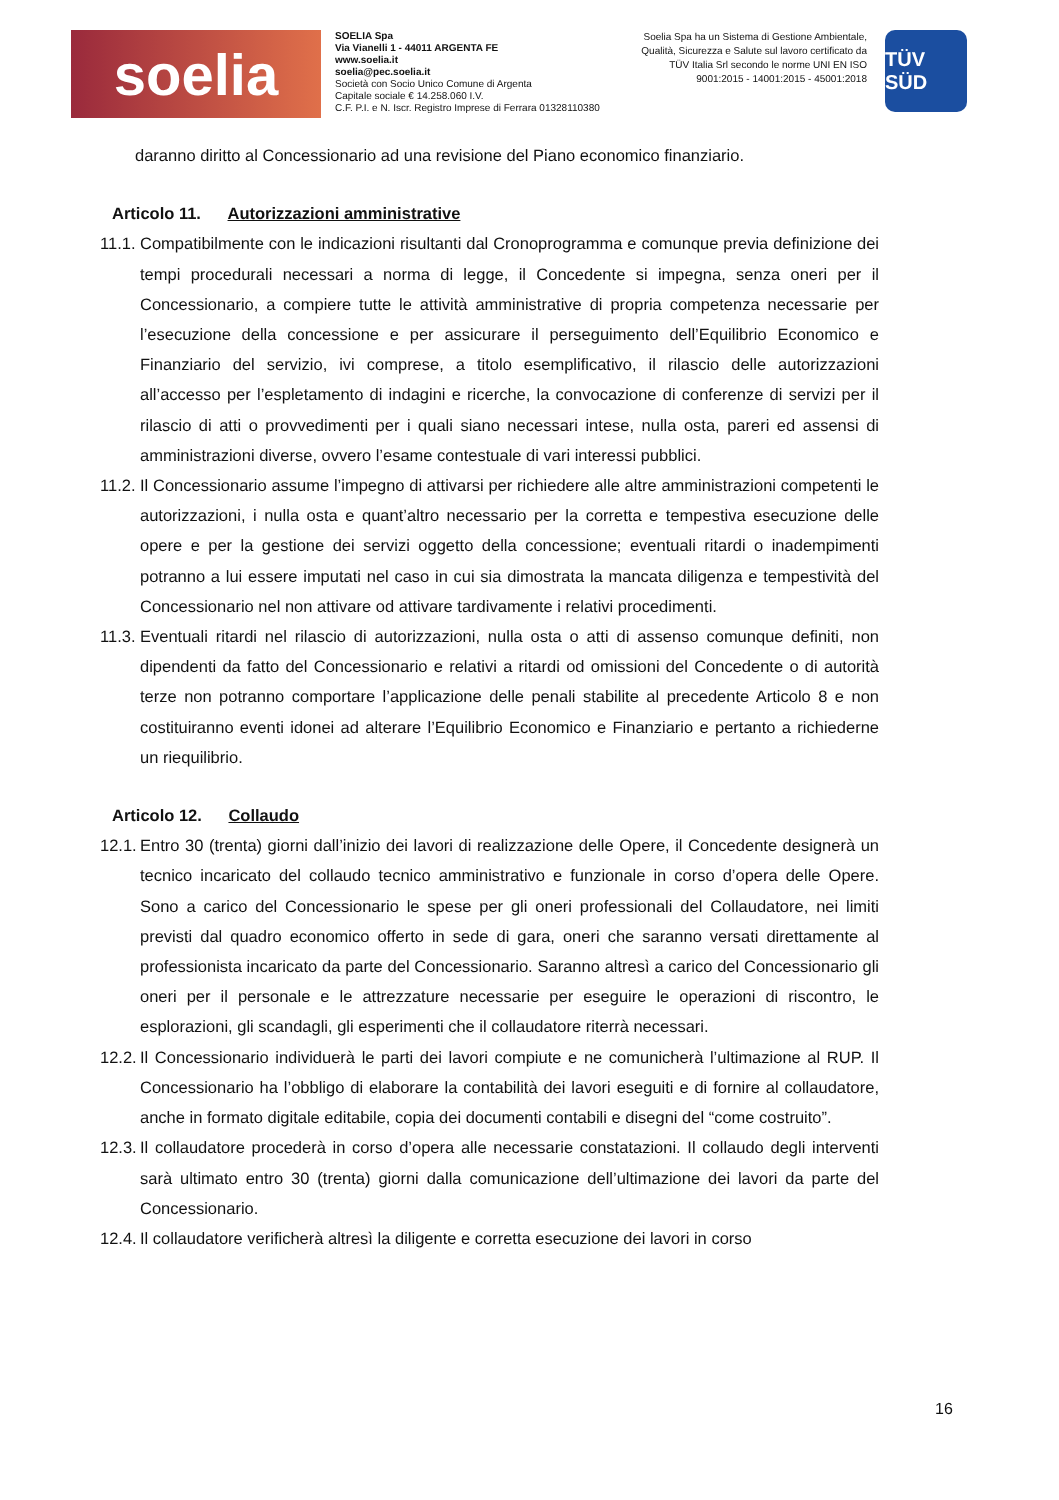soelia
SOELIA Spa
Via Vianelli 1 - 44011 ARGENTA FE
www.soelia.it
soelia@pec.soelia.it
Società con Socio Unico Comune di Argenta
Capitale sociale € 14.258.060 I.V.
C.F. P.I. e N. Iscr. Registro Imprese di Ferrara 01328110380
Soelia Spa ha un Sistema di Gestione Ambientale, Qualità, Sicurezza e Salute sul lavoro certificato da TÜV Italia Srl secondo le norme UNI EN ISO 9001:2015 - 14001:2015 - 45001:2018
TÜV SÜD
daranno diritto al Concessionario ad una revisione del Piano economico finanziario.
Articolo 11. Autorizzazioni amministrative
11.1.
Compatibilmente con le indicazioni risultanti dal Cronoprogramma e comunque previa definizione dei tempi procedurali necessari a norma di legge, il Concedente si impegna, senza oneri per il Concessionario, a compiere tutte le attività amministrative di propria competenza necessarie per l’esecuzione della concessione e per assicurare il perseguimento dell’Equilibrio Economico e Finanziario del servizio, ivi comprese, a titolo esemplificativo, il rilascio delle autorizzazioni all’accesso per l’espletamento di indagini e ricerche, la convocazione di conferenze di servizi per il rilascio di atti o provvedimenti per i quali siano necessari intese, nulla osta, pareri ed assensi di amministrazioni diverse, ovvero l’esame contestuale di vari interessi pubblici.
11.2.
Il Concessionario assume l’impegno di attivarsi per richiedere alle altre amministrazioni competenti le autorizzazioni, i nulla osta e quant’altro necessario per la corretta e tempestiva esecuzione delle opere e per la gestione dei servizi oggetto della concessione; eventuali ritardi o inadempimenti potranno a lui essere imputati nel caso in cui sia dimostrata la mancata diligenza e tempestività del Concessionario nel non attivare od attivare tardivamente i relativi procedimenti.
11.3.
Eventuali ritardi nel rilascio di autorizzazioni, nulla osta o atti di assenso comunque definiti, non dipendenti da fatto del Concessionario e relativi a ritardi od omissioni del Concedente o di autorità terze non potranno comportare l’applicazione delle penali stabilite al precedente Articolo 8 e non costituiranno eventi idonei ad alterare l’Equilibrio Economico e Finanziario e pertanto a richiederne un riequilibrio.
Articolo 12. Collaudo
12.1.
Entro 30 (trenta) giorni dall’inizio dei lavori di realizzazione delle Opere, il Concedente designerà un tecnico incaricato del collaudo tecnico amministrativo e funzionale in corso d’opera delle Opere. Sono a carico del Concessionario le spese per gli oneri professionali del Collaudatore, nei limiti previsti dal quadro economico offerto in sede di gara, oneri che saranno versati direttamente al professionista incaricato da parte del Concessionario. Saranno altresì a carico del Concessionario gli oneri per il personale e le attrezzature necessarie per eseguire le operazioni di riscontro, le esplorazioni, gli scandagli, gli esperimenti che il collaudatore riterrà necessari.
12.2.
Il Concessionario individuerà le parti dei lavori compiute e ne comunicherà l’ultimazione al RUP. Il Concessionario ha l’obbligo di elaborare la contabilità dei lavori eseguiti e di fornire al collaudatore, anche in formato digitale editabile, copia dei documenti contabili e disegni del “come costruito”.
12.3.
Il collaudatore procederà in corso d’opera alle necessarie constatazioni. Il collaudo degli interventi sarà ultimato entro 30 (trenta) giorni dalla comunicazione dell’ultimazione dei lavori da parte del Concessionario.
12.4.
Il collaudatore verificherà altresì la diligente e corretta esecuzione dei lavori in corso
16